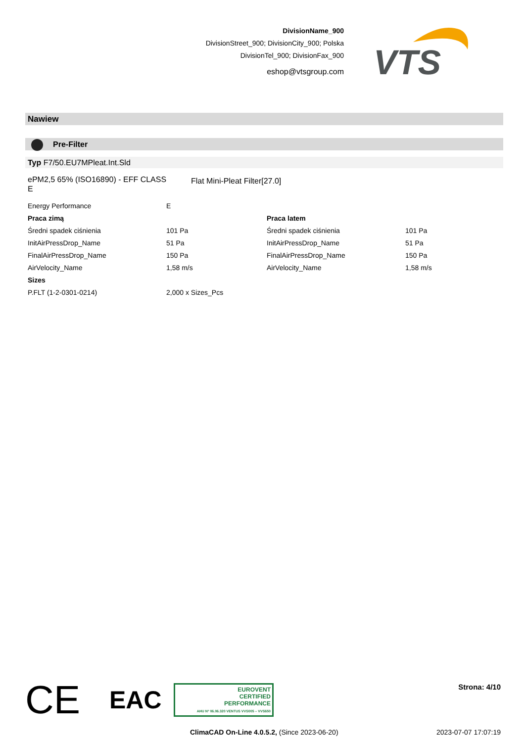DivisionName_900
DivisionStreet_900; DivisionCity_900; Polska
DivisionTel_900; DivisionFax_900
eshop@vtsgroup.com
VTS
Nawiew
Pre-Filter
Typ F7/50.EU7MPleat.Int.Sld
ePM2,5 65% (ISO16890) - EFF CLASS E
Flat Mini-Pleat Filter[27.0]
| Energy Performance | E | | |
| Praca zimą | | Praca latem | |
| Średni spadek ciśnienia | 101 Pa | Średni spadek ciśnienia | 101 Pa |
| InitAirPressDrop_Name | 51 Pa | InitAirPressDrop_Name | 51 Pa |
| FinalAirPressDrop_Name | 150 Pa | FinalAirPressDrop_Name | 150 Pa |
| AirVelocity_Name | 1,58 m/s | AirVelocity_Name | 1,58 m/s |
| Sizes | | | |
| P.FLT (1-2-0301-0214) | 2,000 x Sizes_Pcs | | |
CE EAC
EUROVENT
CERTIFIED
PERFORMANCE
AHU Nº 06.06.320 VENTUS VVS005 – VVS650
Strona: 4/10
ClimaCAD On-Line 4.0.5.2, (Since 2023-06-20) 2023-07-07 17:07:19